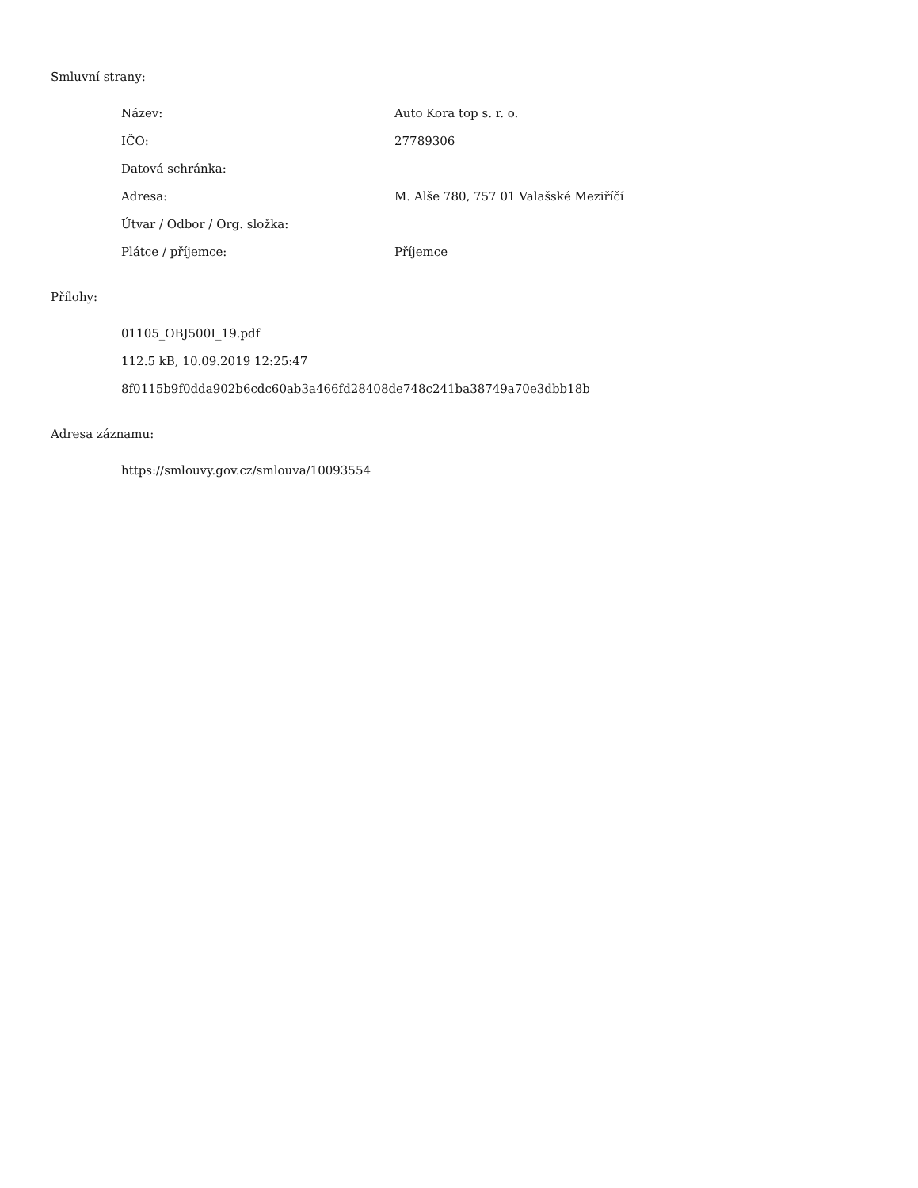Smluvní strany:
| Název: | Auto Kora top s. r. o. |
| IČO: | 27789306 |
| Datová schránka: | |
| Adresa: | M. Alše 780, 757 01 Valašské Meziříčí |
| Útvar / Odbor / Org. složka: | |
| Plátce / příjemce: | Příjemce |
Přílohy:
01105_OBJ500I_19.pdf
112.5 kB, 10.09.2019 12:25:47
8f0115b9f0dda902b6cdc60ab3a466fd28408de748c241ba38749a70e3dbb18b
Adresa záznamu:
https://smlouvy.gov.cz/smlouva/10093554